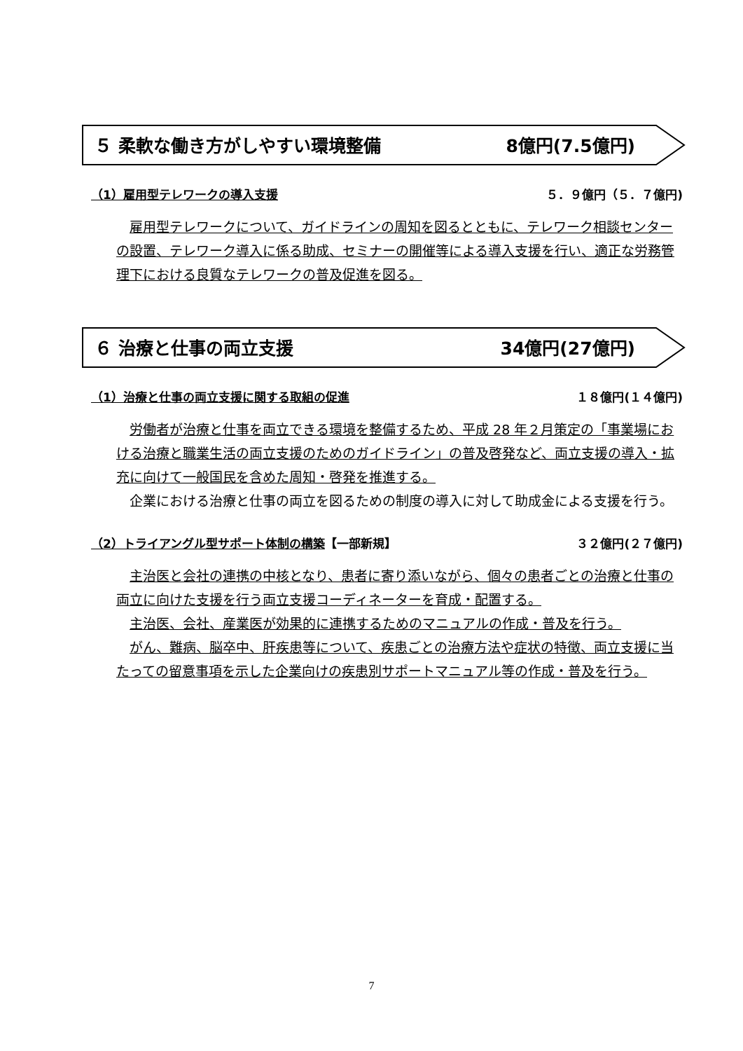５ 柔軟な働き方がしやすい環境整備 8億円(7.5億円)
（1）雇用型テレワークの導入支援 ５．９億円（５．７億円)
雇用型テレワークについて、ガイドラインの周知を図るとともに、テレワーク相談センターの設置、テレワーク導入に係る助成、セミナーの開催等による導入支援を行い、適正な労務管理下における良質なテレワークの普及促進を図る。
６ 治療と仕事の両立支援 34億円(27億円)
（1）治療と仕事の両立支援に関する取組の促進 １８億円(１４億円)
労働者が治療と仕事を両立できる環境を整備するため、平成 28 年２月策定の「事業場における治療と職業生活の両立支援のためのガイドライン」の普及啓発など、両立支援の導入・拡充に向けて一般国民を含めた周知・啓発を推進する。
企業における治療と仕事の両立を図るための制度の導入に対して助成金による支援を行う。
（2）トライアングル型サポート体制の構築【一部新規】 ３２億円(２７億円)
主治医と会社の連携の中核となり、患者に寄り添いながら、個々の患者ごとの治療と仕事の両立に向けた支援を行う両立支援コーディネーターを育成・配置する。
主治医、会社、産業医が効果的に連携するためのマニュアルの作成・普及を行う。
がん、難病、脳卒中、肝疾患等について、疾患ごとの治療方法や症状の特徴、両立支援に当たっての留意事項を示した企業向けの疾患別サポートマニュアル等の作成・普及を行う。
7